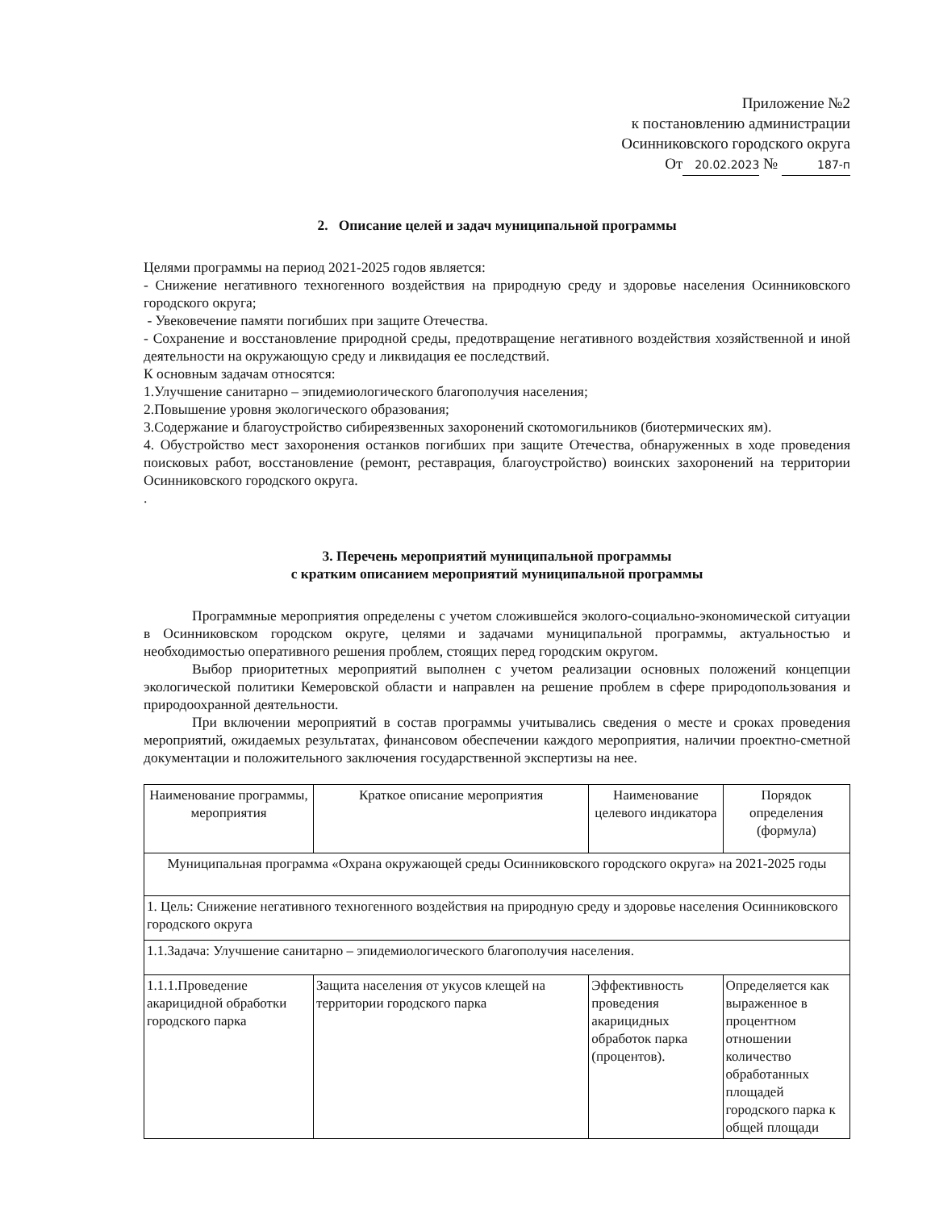Приложение №2
к постановлению администрации
Осинниковского городского округа
От 20.02.2023 № 187-п
2. Описание целей и задач муниципальной программы
Целями программы на период 2021-2025 годов является:
- Снижение негативного техногенного воздействия на природную среду и здоровье населения Осинниковского городского округа;
- Увековечение памяти погибших при защите Отечества.
- Сохранение и восстановление природной среды, предотвращение негативного воздействия хозяйственной и иной деятельности на окружающую среду и ликвидация ее последствий.
К основным задачам относятся:
1.Улучшение санитарно – эпидемиологического благополучия населения;
2.Повышение уровня экологического образования;
3.Содержание и благоустройство сибиреязвенных захоронений скотомогильников (биотермических ям).
4. Обустройство мест захоронения останков погибших при защите Отечества, обнаруженных в ходе проведения поисковых работ, восстановление (ремонт, реставрация, благоустройство) воинских захоронений на территории Осинниковского городского округа.
.
3. Перечень мероприятий муниципальной программы
с кратким описанием мероприятий муниципальной программы
Программные мероприятия определены с учетом сложившейся эколого-социально-экономической ситуации в Осинниковском городском округе, целями и задачами муниципальной программы, актуальностью и необходимостью оперативного решения проблем, стоящих перед городским округом.
Выбор приоритетных мероприятий выполнен с учетом реализации основных положений концепции экологической политики Кемеровской области и направлен на решение проблем в сфере природопользования и природоохранной деятельности.
При включении мероприятий в состав программы учитывались сведения о месте и сроках проведения мероприятий, ожидаемых результатах, финансовом обеспечении каждого мероприятия, наличии проектно-сметной документации и положительного заключения государственной экспертизы на нее.
| Наименование программы, мероприятия | Краткое описание мероприятия | Наименование целевого индикатора | Порядок определения (формула) |
| --- | --- | --- | --- |
| Муниципальная программа «Охрана окружающей среды Осинниковского городского округа» на 2021-2025 годы | | | |
| 1. Цель: Снижение негативного техногенного воздействия на природную среду и здоровье населения Осинниковского городского округа | | | |
| 1.1.Задача: Улучшение санитарно – эпидемиологического благополучия населения. | | | |
| 1.1.1.Проведение акарицидной обработки городского парка | Защита населения от укусов клещей на территории городского парка | Эффективность проведения акарицидных обработок парка (процентов). | Определяется как выраженное в процентном отношении количество обработанных площадей городского парка к общей площади |